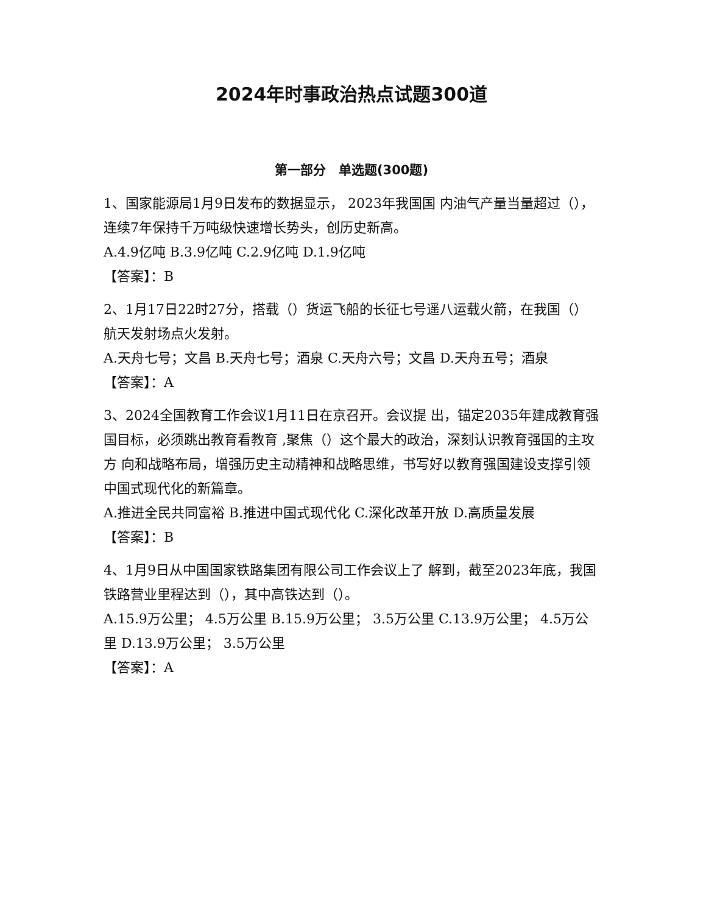2024年时事政治热点试题300道
第一部分　单选题(300题)
1、国家能源局1月9日发布的数据显示， 2023年我国国 内油气产量当量超过（），连续7年保持千万吨级快速增长势头，创历史新高。
A.4.9亿吨 B.3.9亿吨 C.2.9亿吨 D.1.9亿吨
【答案】：B
2、1月17日22时27分，搭载（）货运飞船的长征七号遥八运载火箭，在我国（）航天发射场点火发射。
A.天舟七号；文昌 B.天舟七号；酒泉 C.天舟六号；文昌 D.天舟五号；酒泉
【答案】：A
3、2024全国教育工作会议1月11日在京召开。会议提 出，锚定2035年建成教育强国目标，必须跳出教育看教育 ,聚焦（）这个最大的政治，深刻认识教育强国的主攻方 向和战略布局，增强历史主动精神和战略思维，书写好以教育强国建设支撑引领中国式现代化的新篇章。
A.推进全民共同富裕 B.推进中国式现代化 C.深化改革开放 D.高质量发展
【答案】：B
4、1月9日从中国国家铁路集团有限公司工作会议上了 解到，截至2023年底，我国铁路营业里程达到（），其中高铁达到（）。
A.15.9万公里； 4.5万公里 B.15.9万公里； 3.5万公里 C.13.9万公里； 4.5万公里 D.13.9万公里； 3.5万公里
【答案】：A